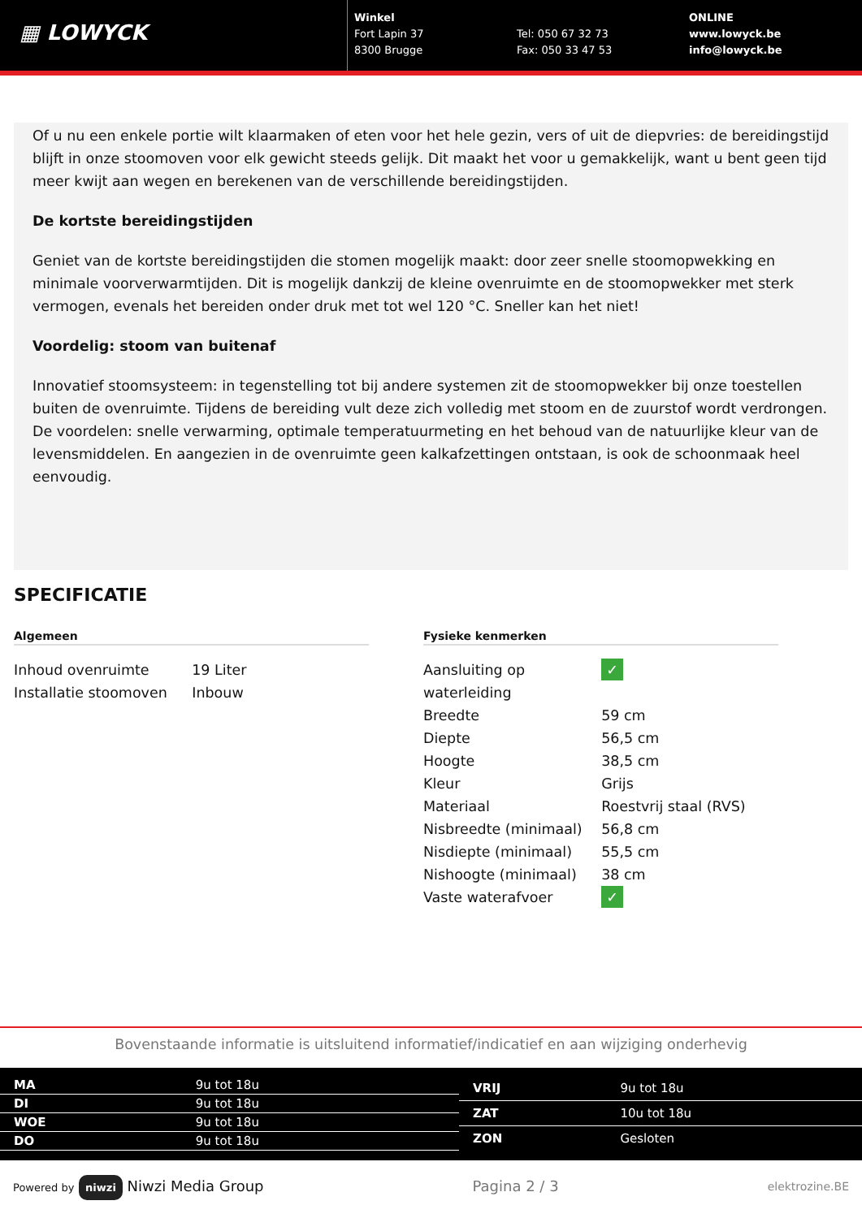▦ LOWYCK
Winkel
Fort Lapin 37
8300 Brugge
Tel: 050 67 32 73
Fax: 050 33 47 53
ONLINE
www.lowyck.be
info@lowyck.be
Of u nu een enkele portie wilt klaarmaken of eten voor het hele gezin, vers of uit de diepvries: de bereidingstijd blijft in onze stoomoven voor elk gewicht steeds gelijk. Dit maakt het voor u gemakkelijk, want u bent geen tijd meer kwijt aan wegen en berekenen van de verschillende bereidingstijden.
De kortste bereidingstijden
Geniet van de kortste bereidingstijden die stomen mogelijk maakt: door zeer snelle stoomopwekking en minimale voorverwarmtijden. Dit is mogelijk dankzij de kleine ovenruimte en de stoomopwekker met sterk vermogen, evenals het bereiden onder druk met tot wel 120 °C. Sneller kan het niet!
Voordelig: stoom van buitenaf
Innovatief stoomsysteem: in tegenstelling tot bij andere systemen zit de stoomopwekker bij onze toestellen buiten de ovenruimte. Tijdens de bereiding vult deze zich volledig met stoom en de zuurstof wordt verdrongen. De voordelen: snelle verwarming, optimale temperatuurmeting en het behoud van de natuurlijke kleur van de levensmiddelen. En aangezien in de ovenruimte geen kalkafzettingen ontstaan, is ook de schoonmaak heel eenvoudig.
SPECIFICATIE
Algemeen
| Inhoud ovenruimte | 19 Liter |
| Installatie stoomoven | Inbouw |
Fysieke kenmerken
| Aansluiting op waterleiding | ✓ |
| Breedte | 59 cm |
| Diepte | 56,5 cm |
| Hoogte | 38,5 cm |
| Kleur | Grijs |
| Materiaal | Roestvrij staal (RVS) |
| Nisbreedte (minimaal) | 56,8 cm |
| Nisdiepte (minimaal) | 55,5 cm |
| Nishoogte (minimaal) | 38 cm |
| Vaste waterafvoer | ✓ |
Bovenstaande informatie is uitsluitend informatief/indicatief en aan wijziging onderhevig
| MA | 9u tot 18u |
| DI | 9u tot 18u |
| WOE | 9u tot 18u |
| DO | 9u tot 18u |
| VRIJ | 9u tot 18u |
| ZAT | 10u tot 18u |
| ZON | Gesloten |
Powered by niwzi Niwzi Media Group Pagina 2 / 3 elektrozine.BE